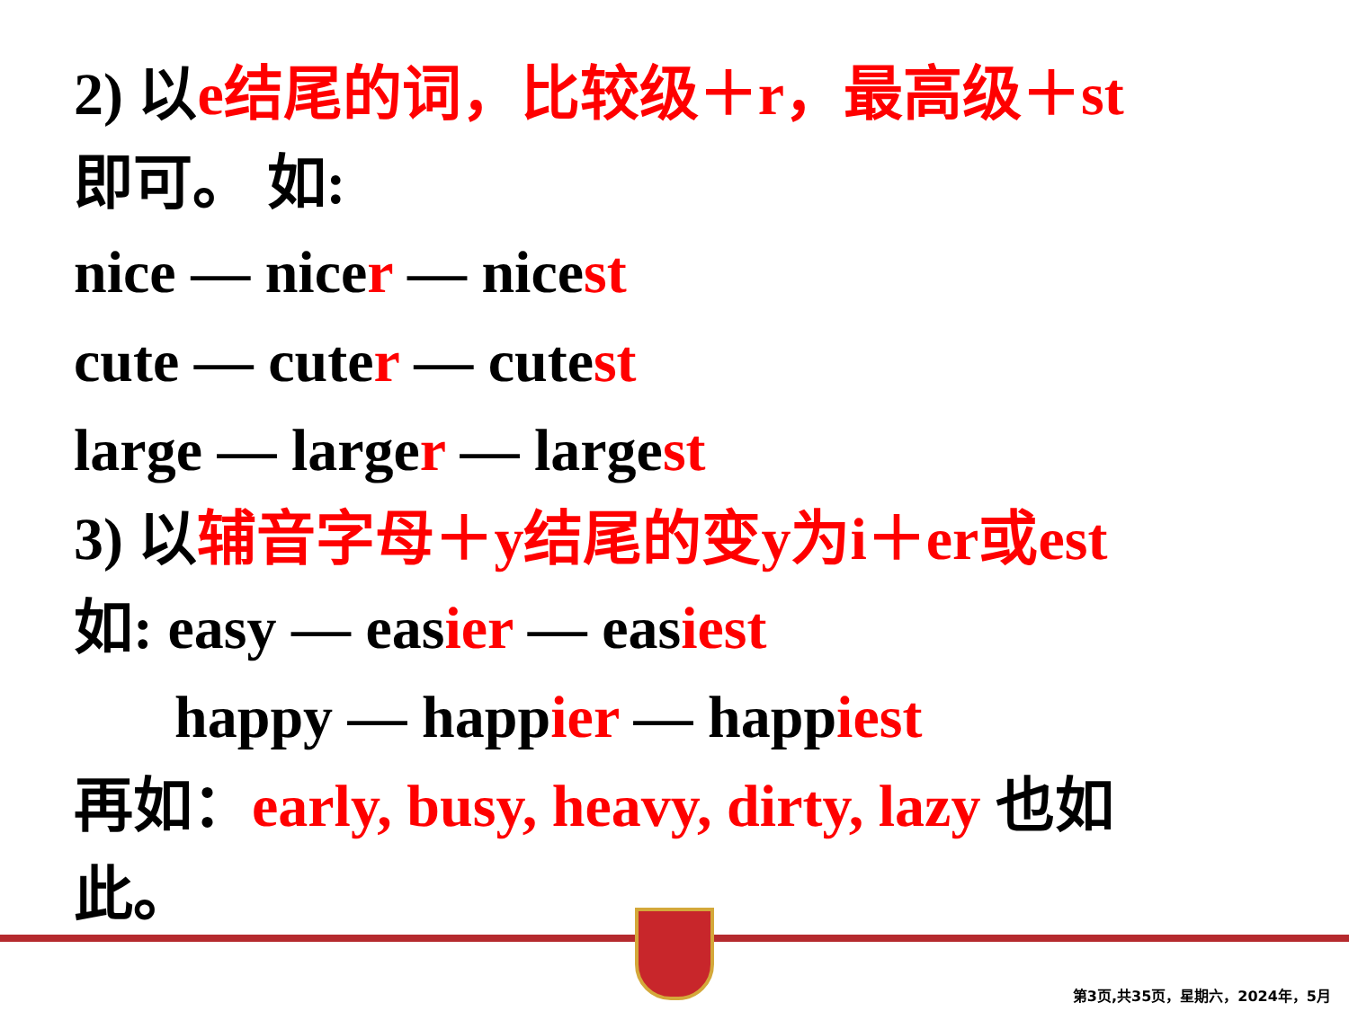2) 以e结尾的词，比较级＋r，最高级＋st
即可。 如:
nice — nicer — nicest
cute — cuter — cutest
large — larger — largest
3) 以辅音字母＋y结尾的变y为i＋er或est
如: easy — easier — easiest
happy — happier — happiest
再如：early, busy, heavy, dirty, lazy 也如
此。
第3页,共35页，星期六，2024年，5月